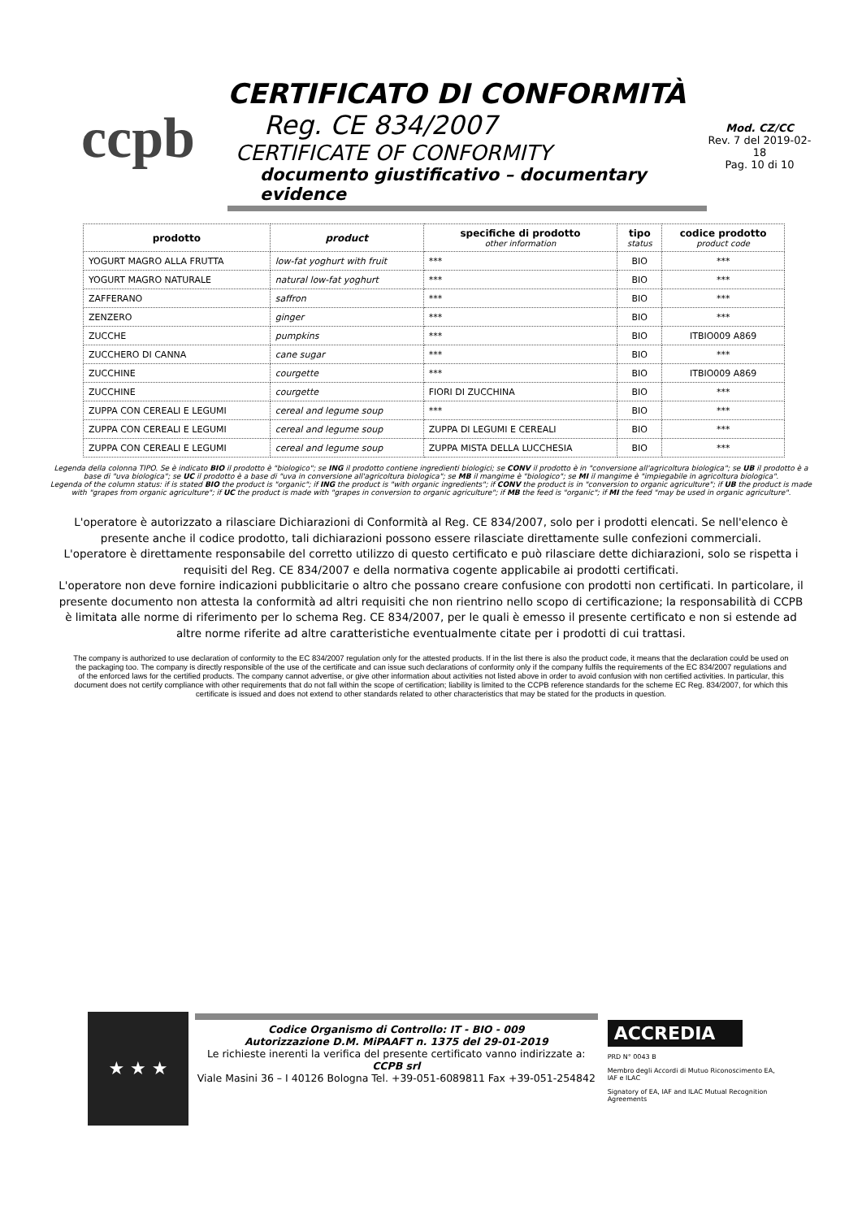ccpb
CERTIFICATO DI CONFORMITÀ
Reg. CE 834/2007
CERTIFICATE OF CONFORMITY
documento giustificativo – documentary evidence
Mod. CZ/CC
Rev. 7 del 2019-02-18
Pag. 10 di 10
| prodotto | product | specifiche di prodotto other information | tipo status | codice prodotto product code |
| --- | --- | --- | --- | --- |
| YOGURT MAGRO ALLA FRUTTA | low-fat yoghurt with fruit | *** | BIO | *** |
| YOGURT MAGRO NATURALE | natural low-fat yoghurt | *** | BIO | *** |
| ZAFFERANO | saffron | *** | BIO | *** |
| ZENZERO | ginger | *** | BIO | *** |
| ZUCCHE | pumpkins | *** | BIO | ITBIO009 A869 |
| ZUCCHERO DI CANNA | cane sugar | *** | BIO | *** |
| ZUCCHINE | courgette | *** | BIO | ITBIO009 A869 |
| ZUCCHINE | courgette | FIORI DI ZUCCHINA | BIO | *** |
| ZUPPA CON CEREALI E LEGUMI | cereal and legume soup | *** | BIO | *** |
| ZUPPA CON CEREALI E LEGUMI | cereal and legume soup | ZUPPA DI LEGUMI E CEREALI | BIO | *** |
| ZUPPA CON CEREALI E LEGUMI | cereal and legume soup | ZUPPA MISTA DELLA LUCCHESIA | BIO | *** |
Legenda della colonna TIPO. Se è indicato BIO il prodotto è "biologico"; se ING il prodotto contiene ingredienti biologici; se CONV il prodotto è in "conversione all'agricoltura biologica"; se UB il prodotto è a base di "uva biologica"; se UC il prodotto è a base di "uva in conversione all'agricoltura biologica"; se MB il mangime è "biologico"; se MI il mangime è "impiegabile in agricoltura biologica".
Legenda of the column status: if is stated BIO the product is "organic"; if ING the product is "with organic ingredients"; if CONV the product is in "conversion to organic agriculture"; if UB the product is made with "grapes from organic agriculture"; if UC the product is made with "grapes in conversion to organic agriculture"; if MB the feed is "organic"; if MI the feed "may be used in organic agriculture".
L'operatore è autorizzato a rilasciare Dichiarazioni di Conformità al Reg. CE 834/2007, solo per i prodotti elencati. Se nell'elenco è presente anche il codice prodotto, tali dichiarazioni possono essere rilasciate direttamente sulle confezioni commerciali.
L'operatore è direttamente responsabile del corretto utilizzo di questo certificato e può rilasciare dette dichiarazioni, solo se rispetta i requisiti del Reg. CE 834/2007 e della normativa cogente applicabile ai prodotti certificati.
L'operatore non deve fornire indicazioni pubblicitarie o altro che possano creare confusione con prodotti non certificati. In particolare, il presente documento non attesta la conformità ad altri requisiti che non rientrino nello scopo di certificazione; la responsabilità di CCPB è limitata alle norme di riferimento per lo schema Reg. CE 834/2007, per le quali è emesso il presente certificato e non si estende ad altre norme riferite ad altre caratteristiche eventualmente citate per i prodotti di cui trattasi.
The company is authorized to use declaration of conformity to the EC 834/2007 regulation only for the attested products. If in the list there is also the product code, it means that the declaration could be used on the packaging too. The company is directly responsible of the use of the certificate and can issue such declarations of conformity only if the company fulfils the requirements of the EC 834/2007 regulations and of the enforced laws for the certified products. The company cannot advertise, or give other information about activities not listed above in order to avoid confusion with non certified activities. In particular, this document does not certify compliance with other requirements that do not fall within the scope of certification; liability is limited to the CCPB reference standards for the scheme EC Reg. 834/2007, for which this certificate is issued and does not extend to other standards related to other characteristics that may be stated for the products in question.
★ ★ ★
Codice Organismo di Controllo: IT - BIO - 009
Autorizzazione D.M. MiPAAFT n. 1375 del 29-01-2019
Le richieste inerenti la verifica del presente certificato vanno indirizzate a:
CCPB srl
Viale Masini 36 – I 40126 Bologna Tel. +39-051-6089811 Fax +39-051-254842
ACCREDIA
PRD N° 0043 B
Membro degli Accordi di Mutuo Riconoscimento EA, IAF e ILAC
Signatory of EA, IAF and ILAC Mutual Recognition Agreements